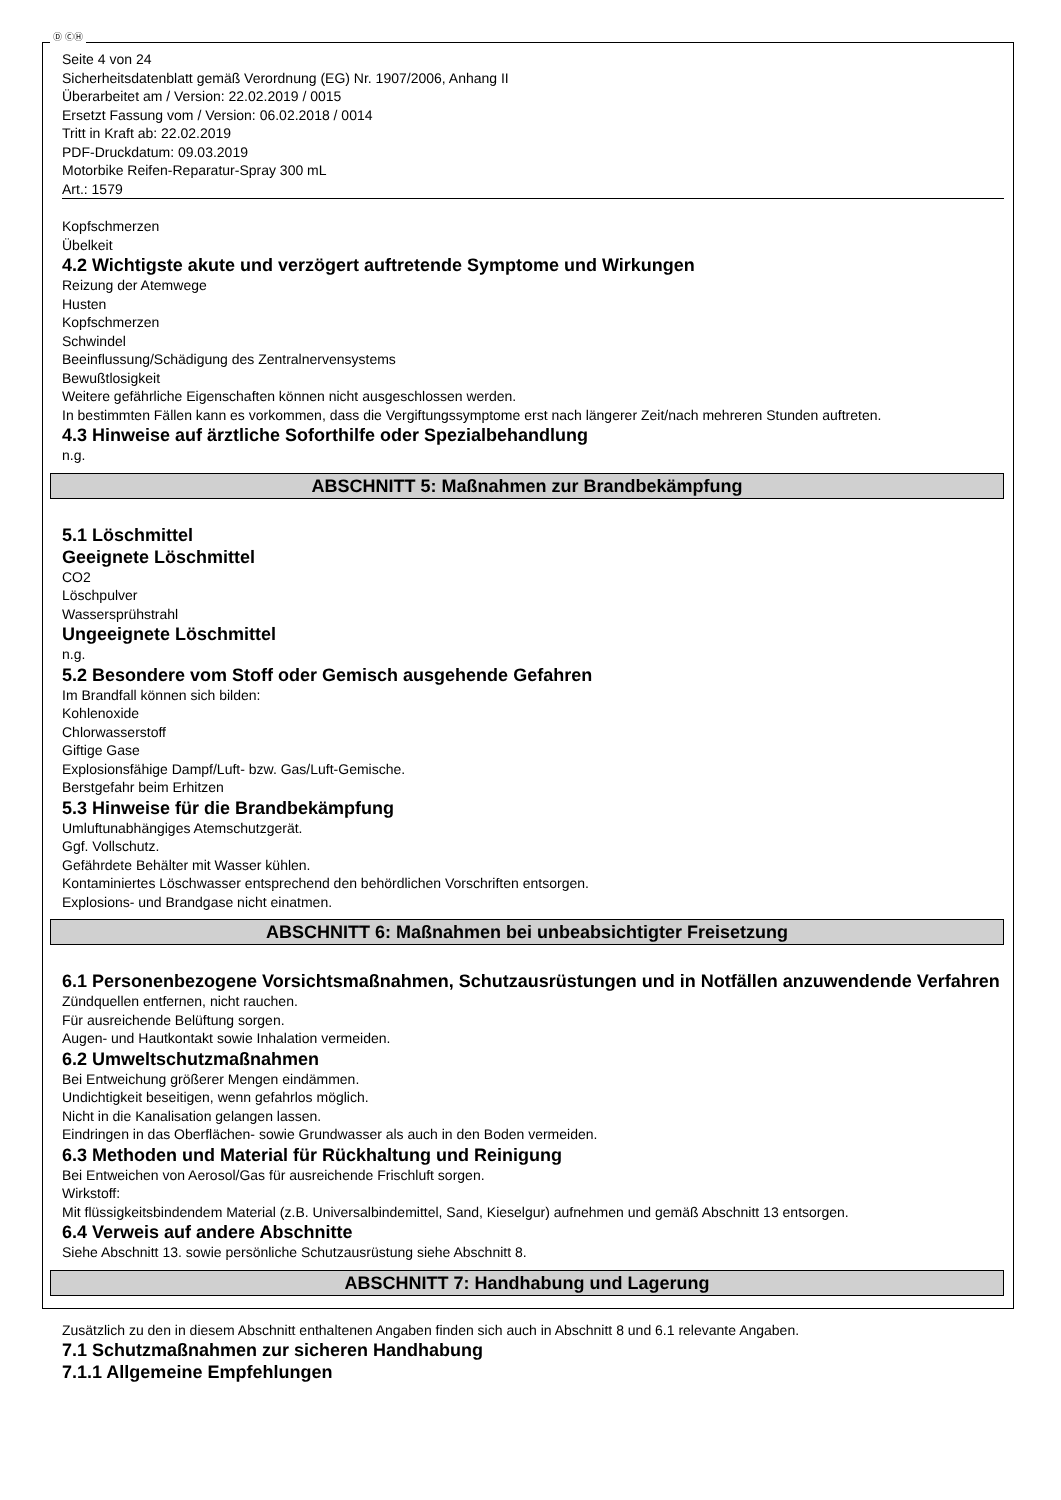Ⓓ ⒸⒽ
Seite 4 von 24
Sicherheitsdatenblatt gemäß Verordnung (EG) Nr. 1907/2006, Anhang II
Überarbeitet am / Version: 22.02.2019 / 0015
Ersetzt Fassung vom / Version: 06.02.2018 / 0014
Tritt in Kraft ab: 22.02.2019
PDF-Druckdatum: 09.03.2019
Motorbike Reifen-Reparatur-Spray 300 mL
Art.: 1579
Kopfschmerzen
Übelkeit
4.2 Wichtigste akute und verzögert auftretende Symptome und Wirkungen
Reizung der Atemwege
Husten
Kopfschmerzen
Schwindel
Beeinflussung/Schädigung des Zentralnervensystems
Bewußtlosigkeit
Weitere gefährliche Eigenschaften können nicht ausgeschlossen werden.
In bestimmten Fällen kann es vorkommen, dass die Vergiftungssymptome erst nach längerer Zeit/nach mehreren Stunden auftreten.
4.3 Hinweise auf ärztliche Soforthilfe oder Spezialbehandlung
n.g.
ABSCHNITT 5: Maßnahmen zur Brandbekämpfung
5.1 Löschmittel
Geeignete Löschmittel
CO2
Löschpulver
Wassersprühstrahl
Ungeeignete Löschmittel
n.g.
5.2 Besondere vom Stoff oder Gemisch ausgehende Gefahren
Im Brandfall können sich bilden:
Kohlenoxide
Chlorwasserstoff
Giftige Gase
Explosionsfähige Dampf/Luft- bzw. Gas/Luft-Gemische.
Berstgefahr beim Erhitzen
5.3 Hinweise für die Brandbekämpfung
Umluftunabhängiges Atemschutzgerät.
Ggf. Vollschutz.
Gefährdete Behälter mit Wasser kühlen.
Kontaminiertes Löschwasser entsprechend den behördlichen Vorschriften entsorgen.
Explosions- und Brandgase nicht einatmen.
ABSCHNITT 6: Maßnahmen bei unbeabsichtigter Freisetzung
6.1 Personenbezogene Vorsichtsmaßnahmen, Schutzausrüstungen und in Notfällen anzuwendende Verfahren
Zündquellen entfernen, nicht rauchen.
Für ausreichende Belüftung sorgen.
Augen- und Hautkontakt sowie Inhalation vermeiden.
6.2 Umweltschutzmaßnahmen
Bei Entweichung größerer Mengen eindämmen.
Undichtigkeit beseitigen, wenn gefahrlos möglich.
Nicht in die Kanalisation gelangen lassen.
Eindringen in das Oberflächen- sowie Grundwasser als auch in den Boden vermeiden.
6.3 Methoden und Material für Rückhaltung und Reinigung
Bei Entweichen von Aerosol/Gas für ausreichende Frischluft sorgen.
Wirkstoff:
Mit flüssigkeitsbindendem Material (z.B. Universalbindemittel, Sand, Kieselgur) aufnehmen und gemäß Abschnitt 13 entsorgen.
6.4 Verweis auf andere Abschnitte
Siehe Abschnitt 13. sowie persönliche Schutzausrüstung siehe Abschnitt 8.
ABSCHNITT 7: Handhabung und Lagerung
Zusätzlich zu den in diesem Abschnitt enthaltenen Angaben finden sich auch in Abschnitt 8 und 6.1 relevante Angaben.
7.1 Schutzmaßnahmen zur sicheren Handhabung
7.1.1 Allgemeine Empfehlungen